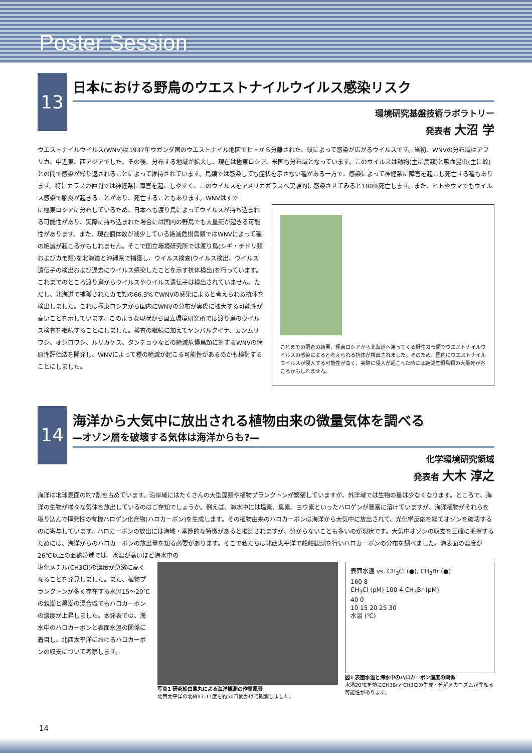Poster Session
13
日本における野鳥のウエストナイルウイルス感染リスク
環境研究基盤技術ラボラトリー
発表者 大沼 学
ウエストナイルウイルス(WNV)は1937年ウガンダ国のウエストナイル地区でヒトから分離された、蚊によって感染が広がるウイルスです。当初、WNVの分布域はアフリカ、中近東、西アジアでした。その後、分布する地域が拡大し、現在は極東ロシア、米国も分布域となっています。このウイルスは動物(主に鳥類)と吸血昆虫(主に蚊)との間で感染が繰り返されることによって維持されています。鳥類では感染しても症状を示さない種がある一方で、感染によって神経系に障害を起こし死亡する種もあります。特にカラスの仲間では神経系に障害を起こしやすく、このウイルスをアメリカガラスへ実験的に感染させてみると100%死亡します。また、ヒトやウマでもウイルス感染で脳炎が起きることがあり、死亡することもあります。WNVはすで
に極東ロシアに分布しているため、日本へも渡り鳥によってウイルスが持ち込まれる可能性があり、実際に持ち込まれた場合には国内の野鳥でも大量死が起きる可能性があります。また、現在個体数が減少している絶滅危惧鳥類ではWNVによって種の絶滅が起こるかもしれません。そこで国立環境研究所では渡り鳥(シギ・チドリ類およびカモ類)を北海道と沖縄県で捕獲し、ウイルス検査(ウイルス検出、ウイルス遺伝子の検出および過去にウイルス感染したことを示す抗体検出)を行っています。これまでのところ渡り鳥からウイルスやウイルス遺伝子は検出されていません。ただし、北海道で捕獲されたカモ類の66.3%でWNVの感染によると考えられる抗体を検出しました。これは極東ロシアから国内にWNVの分布が実際に拡大する可能性が高いことを示しています。このような現状から国立環境研究所では渡り鳥のウイルス検査を継続することにしました。検査の継続に加えてヤンバルクイナ、カンムリワシ、オジロワシ、ルリカケス、タンチョウなどの絶滅危惧鳥類に対するWNVの病原性評価法を開発し、WNVによって種の絶滅が起こる可能性があるのかも検討することにしました。
これまでの調査の結果、極東ロシアから北海道へ渡ってくる野生カモ類でウエストナイルウイルスの感染によると考えられる抗体が検出されました。そのため、国内にウエストナイルウイルスが侵入する可能性が高く、実際に侵入が起こった時には絶滅危惧鳥類の大量死がおこるかもしれません。
14
海洋から大気中に放出される植物由来の微量気体を調べる
―オゾン層を破壊する気体は海洋からも?―
化学環境研究領域
発表者 大木 淳之
海洋は地球表面の約7割を占めています。沿岸域にはたくさんの大型藻類や植物プランクトンが繁殖していますが、外洋域では生物の量は少なくなります。ところで、海洋の生物が様々な気体を放出しているのはご存知でしょうか。例えば、海水中には塩素、臭素、ヨウ素といったハロゲンが豊富に溶けていますが、海洋植物がそれらを取り込んで揮発性の有機ハロゲン化合物(ハロカーボン)を生成します。その植物由来のハロカーボンは海洋から大気中に放出されて、光化学反応を経てオゾンを破壊するのに寄与しています。ハロカーボンの放出には海域・季節的な特徴があると推測されますが、分からないことも多いのが現状です。大気中オゾンの収支を正確に把握するためには、海洋からのハロカーボンの放出量を知る必要があります。そこで私たちは北西太平洋で船舶観測を行いハロカーボンの分布を調べました。海表面の温度が26℃以上の亜熱帯域では、水温が高いほど海水中の
塩化メチル(CH3Cl)の濃度が急激に高くなることを発見しました。また、植物プランクトンが多く存在する水温15〜20℃の親潮と黒潮の混合域でもハロカーボンの濃度が上昇しました。本発表では、海水中のハロカーボンと表面水温の関係に着目し、北西太平洋におけるハロカーボンの収支について考察します。
写真1 研究船白鳳丸による海洋観測の作業風景
北西太平洋の北緯47-11度を約50日間かけて観測しました。
表面水温 vs. CH<sub>3</sub>Cl (●), CH<sub>3</sub>Br (●)
160 8
CH<sub>3</sub>Cl (pM) 100 4 CH<sub>3</sub>Br (pM)
40 0
10 15 20 25 30
水温 (℃)
図1 表面水温と海水中のハロカーボン濃度の関係
水温20℃を境にCH3BrとCH3Clの生成・分解メカニズムが異なる可能性があります。
14